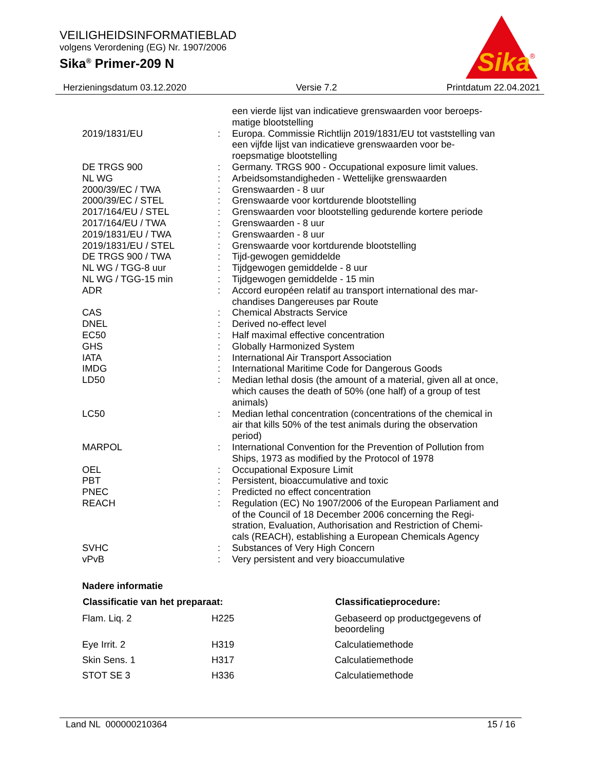VEILIGHEIDSINFORMATIEBLAD
volgens Verordening (EG) Nr. 1907/2006
Sika<sup>®</sup> Primer-209 N
Sika
®
Herzieningsdatum 03.12.2020 Versie 7.2 Printdatum 22.04.2021
| | | een vierde lijst van indicatieve grenswaarden voor beroeps- matige blootstelling |
| 2019/1831/EU | : | Europa. Commissie Richtlijn 2019/1831/EU tot vaststelling van een vijfde lijst van indicatieve grenswaarden voor be- roepsmatige blootstelling |
| DE TRGS 900 | : | Germany. TRGS 900 - Occupational exposure limit values. |
| NL WG | : | Arbeidsomstandigheden - Wettelijke grenswaarden |
| 2000/39/EC / TWA | : | Grenswaarden - 8 uur |
| 2000/39/EC / STEL | : | Grenswaarde voor kortdurende blootstelling |
| 2017/164/EU / STEL | : | Grenswaarden voor blootstelling gedurende kortere periode |
| 2017/164/EU / TWA | : | Grenswaarden - 8 uur |
| 2019/1831/EU / TWA | : | Grenswaarden - 8 uur |
| 2019/1831/EU / STEL | : | Grenswaarde voor kortdurende blootstelling |
| DE TRGS 900 / TWA | : | Tijd-gewogen gemiddelde |
| NL WG / TGG-8 uur | : | Tijdgewogen gemiddelde - 8 uur |
| NL WG / TGG-15 min | : | Tijdgewogen gemiddelde - 15 min |
| ADR | : | Accord européen relatif au transport international des mar- chandises Dangereuses par Route |
| CAS | : | Chemical Abstracts Service |
| DNEL | : | Derived no-effect level |
| EC50 | : | Half maximal effective concentration |
| GHS | : | Globally Harmonized System |
| IATA | : | International Air Transport Association |
| IMDG | : | International Maritime Code for Dangerous Goods |
| LD50 | : | Median lethal dosis (the amount of a material, given all at once, which causes the death of 50% (one half) of a group of test animals) |
| LC50 | : | Median lethal concentration (concentrations of the chemical in air that kills 50% of the test animals during the observation period) |
| MARPOL | : | International Convention for the Prevention of Pollution from Ships, 1973 as modified by the Protocol of 1978 |
| OEL | : | Occupational Exposure Limit |
| PBT | : | Persistent, bioaccumulative and toxic |
| PNEC | : | Predicted no effect concentration |
| REACH | : | Regulation (EC) No 1907/2006 of the European Parliament and of the Council of 18 December 2006 concerning the Regi- stration, Evaluation, Authorisation and Restriction of Chemi- cals (REACH), establishing a European Chemicals Agency |
| SVHC | : | Substances of Very High Concern |
| vPvB | : | Very persistent and very bioaccumulative |
Nadere informatie
| Classificatie van het preparaat: | | Classificatieprocedure: |
| --- | --- | --- |
| Flam. Liq. 2 | H225 | Gebaseerd op productgegevens of beoordeling |
| Eye Irrit. 2 | H319 | Calculatiemethode |
| Skin Sens. 1 | H317 | Calculatiemethode |
| STOT SE 3 | H336 | Calculatiemethode |
Land NL 000000210364 15 / 16